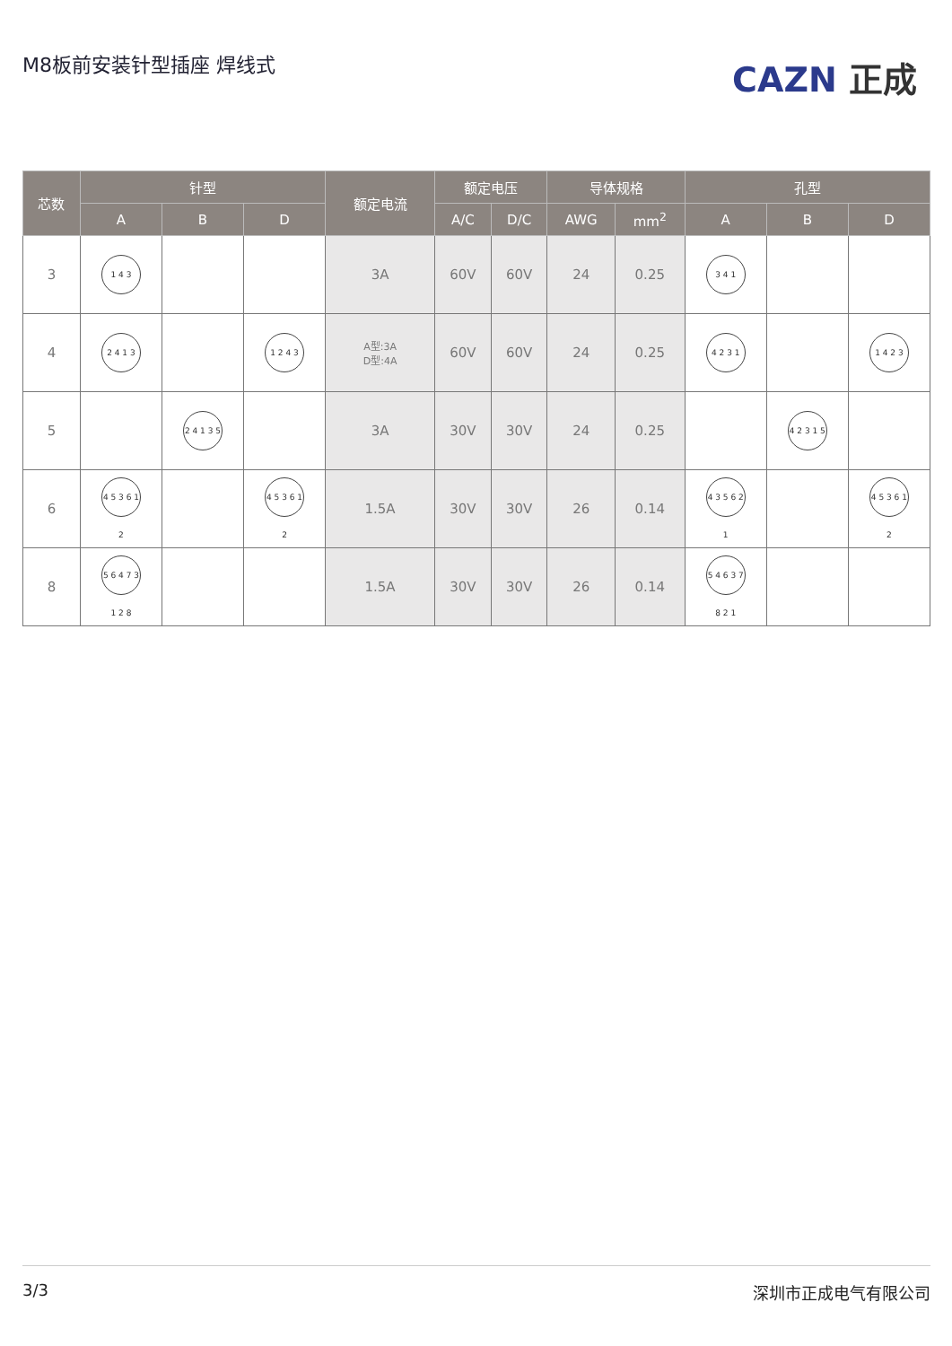M8板前安装针型插座 焊线式
CAZN 正成
| 芯数 | 针型 | | | 额定电流 | 额定电压 | | 导体规格 | | 孔型 | | |
| --- | --- | --- | --- | --- | --- | --- | --- | --- | --- | --- | --- |
| | A | B | D | | A/C | D/C | AWG | mm<sup>2</sup> | A | B | D |
| 3 | 1 4 3 | | | 3A | 60V | 60V | 24 | 0.25 | 3 4 1 | | |
| 4 | 2 4 1 3 | | 1 2 4 3 | A型:3A D型:4A | 60V | 60V | 24 | 0.25 | 4 2 3 1 | | 1 4 2 3 |
| 5 | | 2 4 1 3 5 | | 3A | 30V | 30V | 24 | 0.25 | | 4 2 3 1 5 | |
| 6 | 4 5 3 6 1 2 | | 4 5 3 6 1 2 | 1.5A | 30V | 30V | 26 | 0.14 | 4 3 5 6 2 1 | | 4 5 3 6 1 2 |
| 8 | 5 6 4 7 3 1 2 8 | | | 1.5A | 30V | 30V | 26 | 0.14 | 5 4 6 3 7 8 2 1 | | |
3/3 深圳市正成电气有限公司